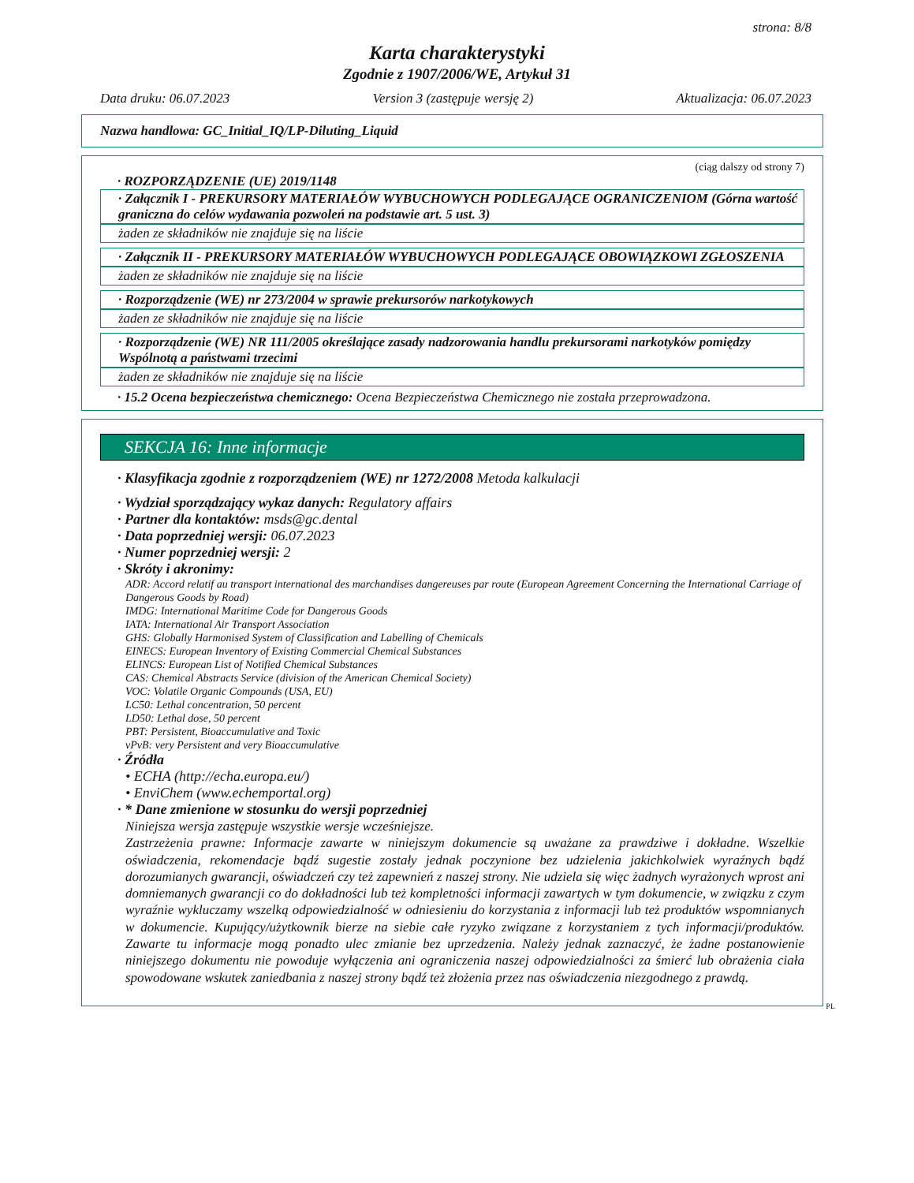strona: 8/8
Karta charakterystyki
Zgodnie z 1907/2006/WE, Artykuł 31
Data druku: 06.07.2023 Version 3 (zastępuje wersję 2) Aktualizacja: 06.07.2023
Nazwa handlowa: GC_Initial_IQ/LP-Diluting_Liquid
(ciąg dalszy od strony 7)
· ROZPORZĄDZENIE (UE) 2019/1148
· Załącznik I - PREKURSORY MATERIAŁÓW WYBUCHOWYCH PODLEGAJĄCE OGRANICZENIOM (Górna wartość graniczna do celów wydawania pozwoleń na podstawie art. 5 ust. 3)
żaden ze składników nie znajduje się na liście
· Załącznik II - PREKURSORY MATERIAŁÓW WYBUCHOWYCH PODLEGAJĄCE OBOWIĄZKOWI ZGŁOSZENIA
żaden ze składników nie znajduje się na liście
· Rozporządzenie (WE) nr 273/2004 w sprawie prekursorów narkotykowych
żaden ze składników nie znajduje się na liście
· Rozporządzenie (WE) NR 111/2005 określające zasady nadzorowania handlu prekursorami narkotyków pomiędzy Wspólnotą a państwami trzecimi
żaden ze składników nie znajduje się na liście
· 15.2 Ocena bezpieczeństwa chemicznego: Ocena Bezpieczeństwa Chemicznego nie została przeprowadzona.
SEKCJA 16: Inne informacje
· Klasyfikacja zgodnie z rozporządzeniem (WE) nr 1272/2008 Metoda kalkulacji
· Wydział sporządzający wykaz danych: Regulatory affairs
· Partner dla kontaktów: msds@gc.dental
· Data poprzedniej wersji: 06.07.2023
· Numer poprzedniej wersji: 2
· Skróty i akronimy:
ADR: Accord relatif au transport international des marchandises dangereuses par route (European Agreement Concerning the International Carriage of Dangerous Goods by Road)
IMDG: International Maritime Code for Dangerous Goods
IATA: International Air Transport Association
GHS: Globally Harmonised System of Classification and Labelling of Chemicals
EINECS: European Inventory of Existing Commercial Chemical Substances
ELINCS: European List of Notified Chemical Substances
CAS: Chemical Abstracts Service (division of the American Chemical Society)
VOC: Volatile Organic Compounds (USA, EU)
LC50: Lethal concentration, 50 percent
LD50: Lethal dose, 50 percent
PBT: Persistent, Bioaccumulative and Toxic
vPvB: very Persistent and very Bioaccumulative
· Źródła
• ECHA (http://echa.europa.eu/)
• EnviChem (www.echemportal.org)
· * Dane zmienione w stosunku do wersji poprzedniej
Niniejsza wersja zastępuje wszystkie wersje wcześniejsze.
Zastrzeżenia prawne: Informacje zawarte w niniejszym dokumencie są uważane za prawdziwe i dokładne. Wszelkie oświadczenia, rekomendacje bądź sugestie zostały jednak poczynione bez udzielenia jakichkolwiek wyraźnych bądź dorozumianych gwarancji, oświadczeń czy też zapewnień z naszej strony. Nie udziela się więc żadnych wyrażonych wprost ani domniemanych gwarancji co do dokładności lub też kompletności informacji zawartych w tym dokumencie, w związku z czym wyraźnie wykluczamy wszelką odpowiedzialność w odniesieniu do korzystania z informacji lub też produktów wspomnianych w dokumencie. Kupujący/użytkownik bierze na siebie całe ryzyko związane z korzystaniem z tych informacji/produktów. Zawarte tu informacje mogą ponadto ulec zmianie bez uprzedzenia. Należy jednak zaznaczyć, że żadne postanowienie niniejszego dokumentu nie powoduje wyłączenia ani ograniczenia naszej odpowiedzialności za śmierć lub obrażenia ciała spowodowane wskutek zaniedbania z naszej strony bądź też złożenia przez nas oświadczenia niezgodnego z prawdą.
PL